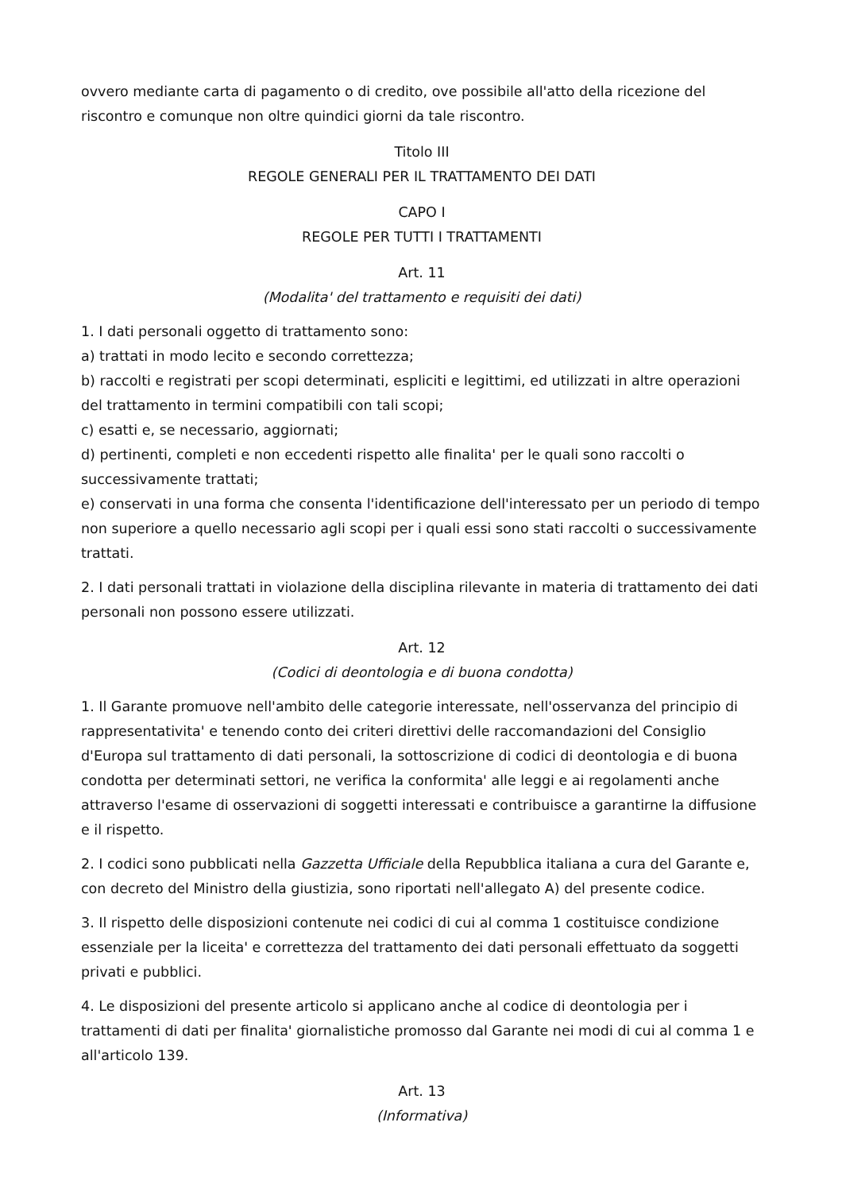ovvero mediante carta di pagamento o di credito, ove possibile all'atto della ricezione del riscontro e comunque non oltre quindici giorni da tale riscontro.
Titolo III
REGOLE GENERALI PER IL TRATTAMENTO DEI DATI
CAPO I
REGOLE PER TUTTI I TRATTAMENTI
Art. 11
(Modalita' del trattamento e requisiti dei dati)
1. I dati personali oggetto di trattamento sono:
a) trattati in modo lecito e secondo correttezza;
b) raccolti e registrati per scopi determinati, espliciti e legittimi, ed utilizzati in altre operazioni del trattamento in termini compatibili con tali scopi;
c) esatti e, se necessario, aggiornati;
d) pertinenti, completi e non eccedenti rispetto alle finalita' per le quali sono raccolti o successivamente trattati;
e) conservati in una forma che consenta l'identificazione dell'interessato per un periodo di tempo non superiore a quello necessario agli scopi per i quali essi sono stati raccolti o successivamente trattati.
2. I dati personali trattati in violazione della disciplina rilevante in materia di trattamento dei dati personali non possono essere utilizzati.
Art. 12
(Codici di deontologia e di buona condotta)
1. Il Garante promuove nell'ambito delle categorie interessate, nell'osservanza del principio di rappresentativita' e tenendo conto dei criteri direttivi delle raccomandazioni del Consiglio d'Europa sul trattamento di dati personali, la sottoscrizione di codici di deontologia e di buona condotta per determinati settori, ne verifica la conformita' alle leggi e ai regolamenti anche attraverso l'esame di osservazioni di soggetti interessati e contribuisce a garantirne la diffusione e il rispetto.
2. I codici sono pubblicati nella Gazzetta Ufficiale della Repubblica italiana a cura del Garante e, con decreto del Ministro della giustizia, sono riportati nell'allegato A) del presente codice.
3. Il rispetto delle disposizioni contenute nei codici di cui al comma 1 costituisce condizione essenziale per la liceita' e correttezza del trattamento dei dati personali effettuato da soggetti privati e pubblici.
4. Le disposizioni del presente articolo si applicano anche al codice di deontologia per i trattamenti di dati per finalita' giornalistiche promosso dal Garante nei modi di cui al comma 1 e all'articolo 139.
Art. 13
(Informativa)